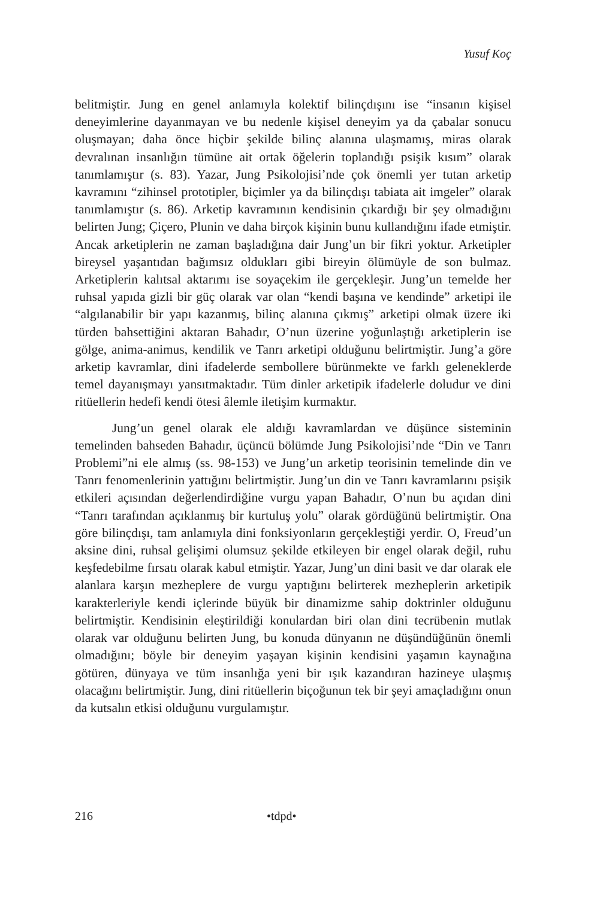Yusuf Koç
belitmiştir. Jung en genel anlamıyla kolektif bilinçdışını ise “insanın kişisel deneyimlerine dayanmayan ve bu nedenle kişisel deneyim ya da çabalar sonucu oluşmayan; daha önce hiçbir şekilde bilinç alanına ulaşmamış, miras olarak devralınan insanlığın tümüne ait ortak öğelerin toplandığı psişik kısım” olarak tanımlamıştır (s. 83). Yazar, Jung Psikolojisi’nde çok önemli yer tutan arketip kavramını “zihinsel prototipler, biçimler ya da bilinçdışı tabiata ait imgeler” olarak tanımlamıştır (s. 86). Arketip kavramının kendisinin çıkardığı bir şey olmadığını belirten Jung; Çiçero, Plunin ve daha birçok kişinin bunu kullandığını ifade etmiştir. Ancak arketiplerin ne zaman başladığına dair Jung’un bir fikri yoktur. Arketipler bireysel yaşantıdan bağımsız oldukları gibi bireyin ölümüyle de son bulmaz. Arketiplerin kalıtsal aktarımı ise soyaçekim ile gerçekleşir. Jung’un temelde her ruhsal yapıda gizli bir güç olarak var olan “kendi başına ve kendinde” arketipi ile “algılanabilir bir yapı kazanmış, bilinç alanına çıkmış” arketipi olmak üzere iki türden bahsettiğini aktaran Bahadır, O’nun üzerine yoğunlaştığı arketiplerin ise gölge, anima-animus, kendilik ve Tanrı arketipi olduğunu belirtmiştir. Jung’a göre arketip kavramlar, dini ifadelerde sembollere bürünmekte ve farklı geleneklerde temel dayanışmayı yansıtmaktadır. Tüm dinler arketipik ifadelerle doludur ve dini ritüellerin hedefi kendi ötesi âlemle iletişim kurmaktır.
Jung’un genel olarak ele aldığı kavramlardan ve düşünce sisteminin temelinden bahseden Bahadır, üçüncü bölümde Jung Psikolojisi’nde “Din ve Tanrı Problemi”ni ele almış (ss. 98-153) ve Jung’un arketip teorisinin temelinde din ve Tanrı fenomenlerinin yattığını belirtmiştir. Jung’un din ve Tanrı kavramlarını psişik etkileri açısından değerlendirdiğine vurgu yapan Bahadır, O’nun bu açıdan dini “Tanrı tarafından açıklanmış bir kurtuluş yolu” olarak gördüğünü belirtmiştir. Ona göre bilinçdışı, tam anlamıyla dini fonksiyonların gerçekleştiği yerdir. O, Freud’un aksine dini, ruhsal gelişimi olumsuz şekilde etkileyen bir engel olarak değil, ruhu keşfedebilme fırsatı olarak kabul etmiştir. Yazar, Jung’un dini basit ve dar olarak ele alanlara karşın mezheplere de vurgu yaptığını belirterek mezheplerin arketipik karakterleriyle kendi içlerinde büyük bir dinamizme sahip doktrinler olduğunu belirtmiştir. Kendisinin eleştirildiği konulardan biri olan dini tecrübenin mutlak olarak var olduğunu belirten Jung, bu konuda dünyanın ne düşündüğünün önemli olmadığını; böyle bir deneyim yaşayan kişinin kendisini yaşamın kaynağına götüren, dünyaya ve tüm insanlığa yeni bir ışık kazandıran hazineye ulaşmış olacağını belirtmiştir. Jung, dini ritüellerin biçoğunun tek bir şeyi amaçladığını onun da kutsalın etkisi olduğunu vurgulamıştır.
216 •tdpd•